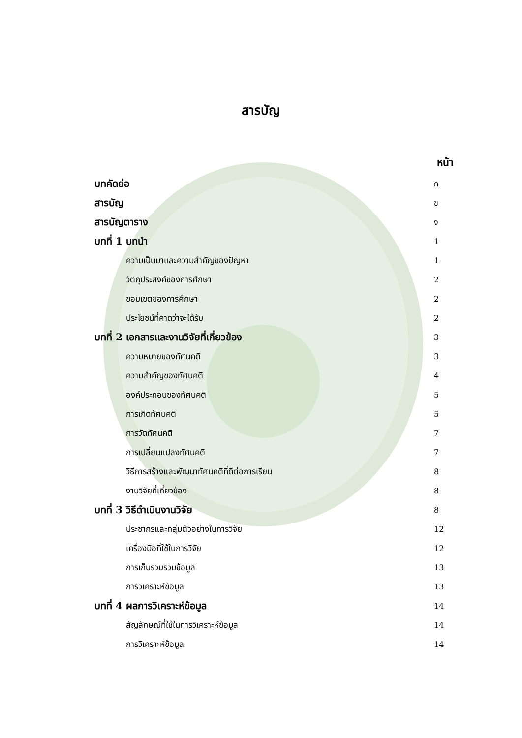สารบัญ
หน้า
บทคัดย่อ ก
สารบัญ ข
สารบัญตาราง ง
บทที่ 1 บทนำ 1
ความเป็นมาและความสำคัญของปัญหา 1
วัตถุประสงค์ของการศึกษา 2
ขอบเขตของการศึกษา 2
ประโยชน์ที่คาดว่าจะได้รับ 2
บทที่ 2 เอกสารและงานวิจัยที่เกี่ยวข้อง 3
ความหมายของทัศนคติ 3
ความสำคัญของทัศนคติ 4
องค์ประกอบของทัศนคติ 5
การเกิดทัศนคติ 5
การวัดทัศนคติ 7
การเปลี่ยนแปลงทัศนคติ 7
วิธีการสร้างและพัฒนาทัศนคติที่ดีต่อการเรียน 8
งานวิจัยที่เกี่ยวข้อง 8
บทที่ 3 วิธีดำเนินงานวิจัย 8
ประชากรและกลุ่มตัวอย่างในการวิจัย 12
เครื่องมือที่ใช้ในการวิจัย 12
การเก็บรวบรวมข้อมูล 13
การวิเคราะห์ข้อมูล 13
บทที่ 4 ผลการวิเคราะห์ข้อมูล 14
สัญลักษณ์ที่ใช้ในการวิเคราะห์ข้อมูล 14
การวิเคราะห์ข้อมูล 14